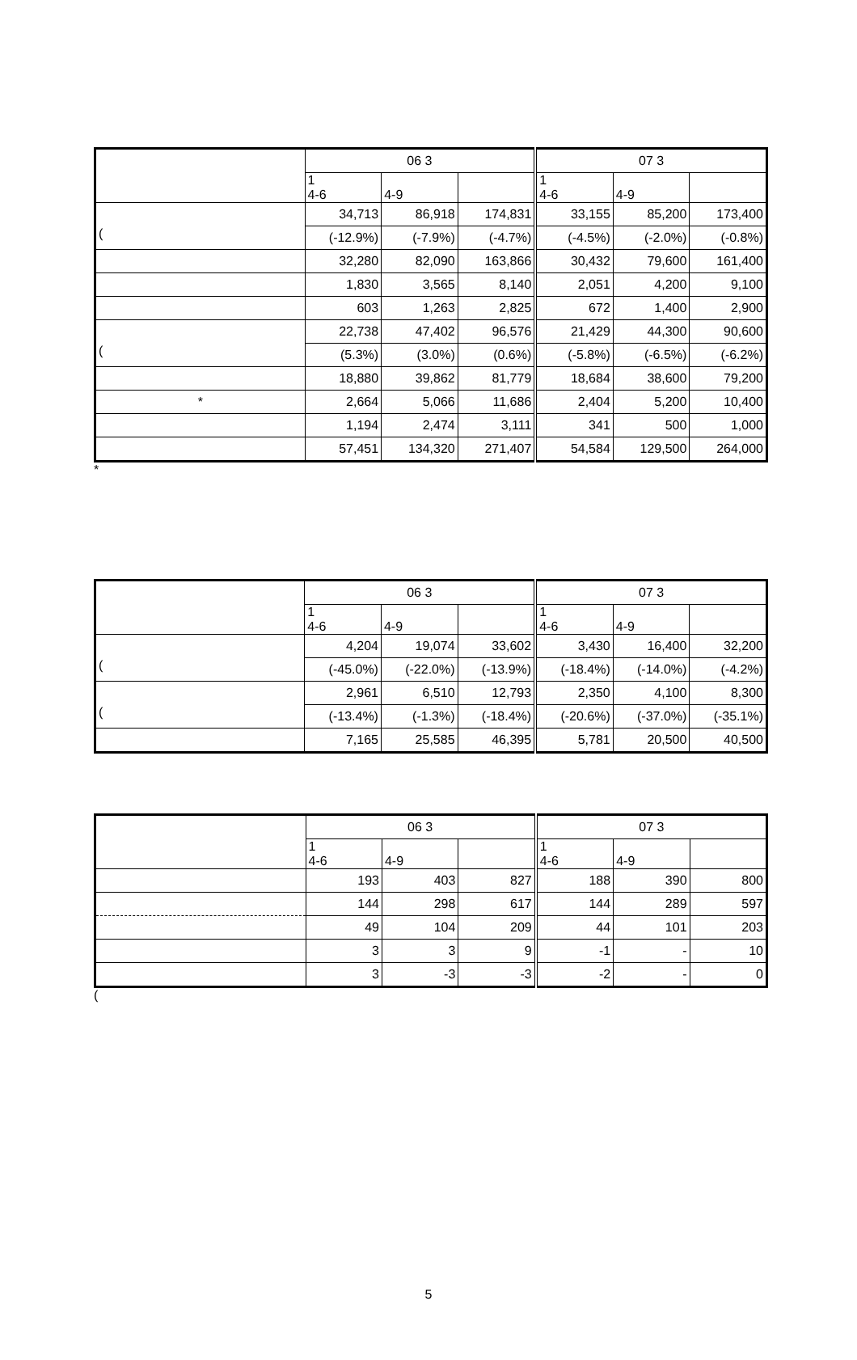| | 06 3 | | | 07 3 | | |
| --- | --- | --- | --- | --- | --- | --- |
| | 1 4-6 | 4-9 | | 1 4-6 | 4-9 | |
| ( | 34,713 | 86,918 | 174,831 | 33,155 | 85,200 | 173,400 |
| | (-12.9%) | (-7.9%) | (-4.7%) | (-4.5%) | (-2.0%) | (-0.8%) |
| | 32,280 | 82,090 | 163,866 | 30,432 | 79,600 | 161,400 |
| | 1,830 | 3,565 | 8,140 | 2,051 | 4,200 | 9,100 |
| | 603 | 1,263 | 2,825 | 672 | 1,400 | 2,900 |
| ( | 22,738 | 47,402 | 96,576 | 21,429 | 44,300 | 90,600 |
| | (5.3%) | (3.0%) | (0.6%) | (-5.8%) | (-6.5%) | (-6.2%) |
| | 18,880 | 39,862 | 81,779 | 18,684 | 38,600 | 79,200 |
| * | 2,664 | 5,066 | 11,686 | 2,404 | 5,200 | 10,400 |
| | 1,194 | 2,474 | 3,111 | 341 | 500 | 1,000 |
| | 57,451 | 134,320 | 271,407 | 54,584 | 129,500 | 264,000 |
*
| | 06 3 | | | 07 3 | | |
| --- | --- | --- | --- | --- | --- | --- |
| | 1 4-6 | 4-9 | | 1 4-6 | 4-9 | |
| ( | 4,204 | 19,074 | 33,602 | 3,430 | 16,400 | 32,200 |
| | (-45.0%) | (-22.0%) | (-13.9%) | (-18.4%) | (-14.0%) | (-4.2%) |
| ( | 2,961 | 6,510 | 12,793 | 2,350 | 4,100 | 8,300 |
| | (-13.4%) | (-1.3%) | (-18.4%) | (-20.6%) | (-37.0%) | (-35.1%) |
| | 7,165 | 25,585 | 46,395 | 5,781 | 20,500 | 40,500 |
| | 06 3 | | | 07 3 | | |
| --- | --- | --- | --- | --- | --- | --- |
| | 1 4-6 | 4-9 | | 1 4-6 | 4-9 | |
| | 193 | 403 | 827 | 188 | 390 | 800 |
| | 144 | 298 | 617 | 144 | 289 | 597 |
| | 49 | 104 | 209 | 44 | 101 | 203 |
| | 3 | 3 | 9 | -1 | - | 10 |
| | 3 | -3 | -3 | -2 | - | 0 |
(
5